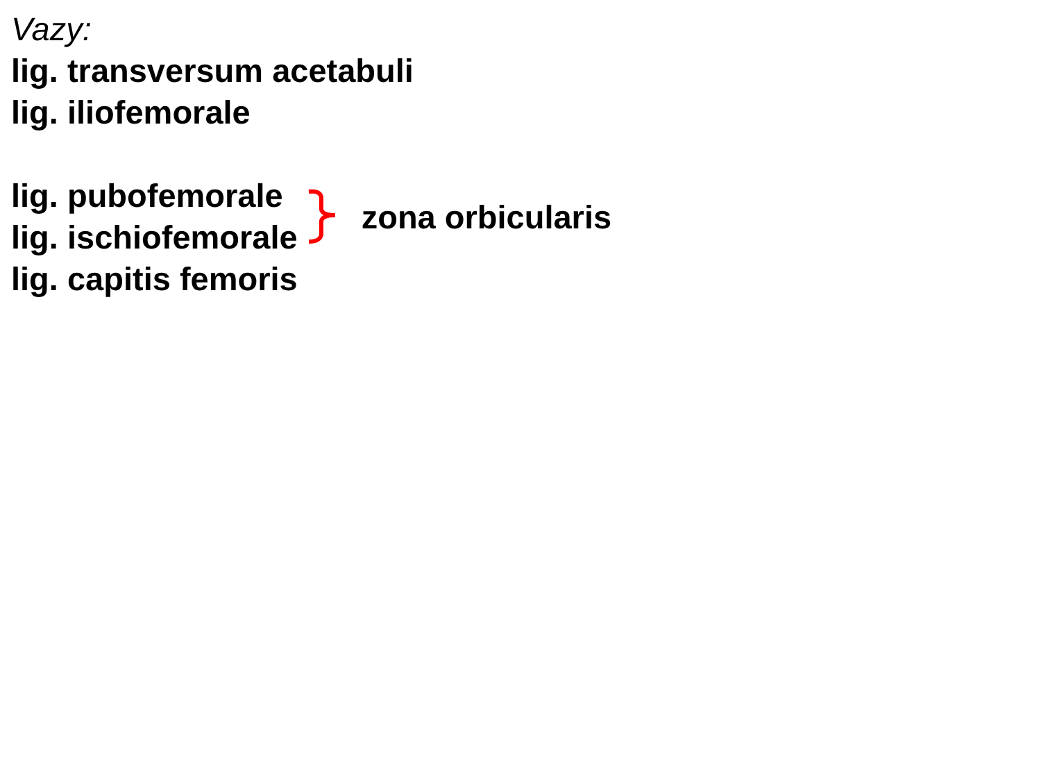Vazy:
lig. transversum acetabuli
lig. iliofemorale
lig. pubofemorale
lig. ischiofemorale
zona orbicularis
lig. capitis femoris